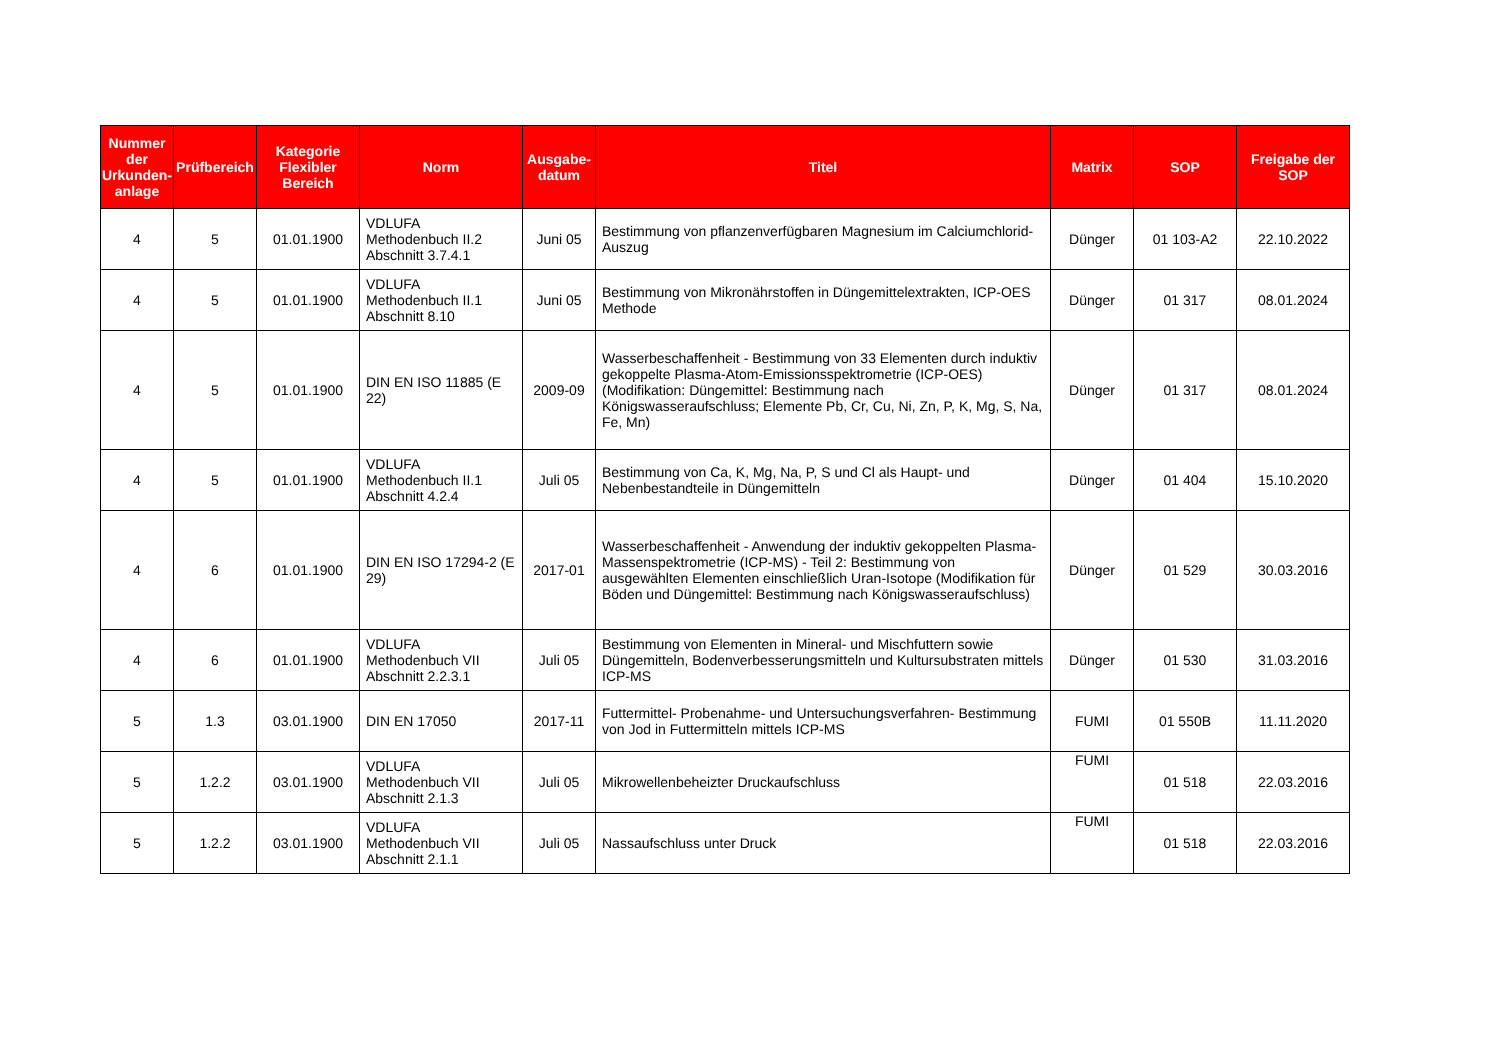| Nummer der Urkunden-anlage | Prüfbereich | Kategorie Flexibler Bereich | Norm | Ausgabe-datum | Titel | Matrix | SOP | Freigabe der SOP |
| --- | --- | --- | --- | --- | --- | --- | --- | --- |
| 4 | 5 | 01.01.1900 | VDLUFA Methodenbuch II.2 Abschnitt 3.7.4.1 | Juni 05 | Bestimmung von pflanzenverfügbaren Magnesium im Calciumchlorid-Auszug | Dünger | 01 103-A2 | 22.10.2022 |
| 4 | 5 | 01.01.1900 | VDLUFA Methodenbuch II.1 Abschnitt 8.10 | Juni 05 | Bestimmung von Mikronährstoffen in Düngemittelextrakten, ICP-OES Methode | Dünger | 01 317 | 08.01.2024 |
| 4 | 5 | 01.01.1900 | DIN EN ISO 11885 (E 22) | 2009-09 | Wasserbeschaffenheit - Bestimmung von 33 Elementen durch induktiv gekoppelte Plasma-Atom-Emissionsspektrometrie (ICP-OES) (Modifikation: Düngemittel: Bestimmung nach Königswasseraufschluss; Elemente Pb, Cr, Cu, Ni, Zn, P, K, Mg, S, Na, Fe, Mn) | Dünger | 01 317 | 08.01.2024 |
| 4 | 5 | 01.01.1900 | VDLUFA Methodenbuch II.1 Abschnitt 4.2.4 | Juli 05 | Bestimmung von Ca, K, Mg, Na, P, S und Cl als Haupt- und Nebenbestandteile in Düngemitteln | Dünger | 01 404 | 15.10.2020 |
| 4 | 6 | 01.01.1900 | DIN EN ISO 17294-2 (E 29) | 2017-01 | Wasserbeschaffenheit - Anwendung der induktiv gekoppelten Plasma-Massenspektrometrie (ICP-MS) - Teil 2: Bestimmung von ausgewählten Elementen einschließlich Uran-Isotope (Modifikation für Böden und Düngemittel: Bestimmung nach Königswasseraufschluss) | Dünger | 01 529 | 30.03.2016 |
| 4 | 6 | 01.01.1900 | VDLUFA Methodenbuch VII Abschnitt 2.2.3.1 | Juli 05 | Bestimmung von Elementen in Mineral- und Mischfuttern sowie Düngemitteln, Bodenverbesserungsmitteln und Kultursubstraten mittels ICP-MS | Dünger | 01 530 | 31.03.2016 |
| 5 | 1.3 | 03.01.1900 | DIN EN 17050 | 2017-11 | Futtermittel- Probenahme- und Untersuchungsverfahren- Bestimmung von Jod in Futtermitteln mittels ICP-MS | FUMI | 01 550B | 11.11.2020 |
| 5 | 1.2.2 | 03.01.1900 | VDLUFA Methodenbuch VII Abschnitt 2.1.3 | Juli 05 | Mikrowellenbeheizter Druckaufschluss | FUMI | 01 518 | 22.03.2016 |
| 5 | 1.2.2 | 03.01.1900 | VDLUFA Methodenbuch VII Abschnitt 2.1.1 | Juli 05 | Nassaufschluss unter Druck | FUMI | 01 518 | 22.03.2016 |